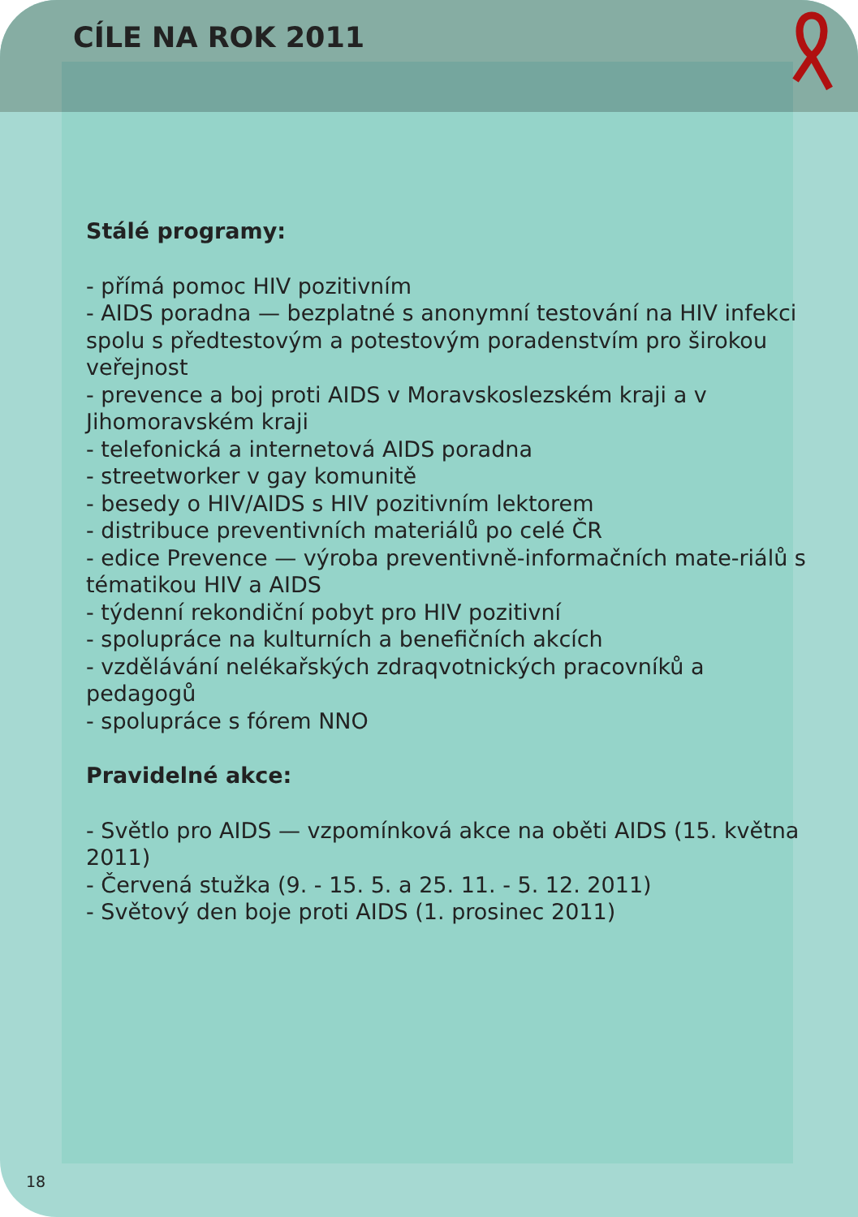CÍLE NA ROK 2011
Stálé programy:
- přímá pomoc HIV pozitivním
- AIDS poradna — bezplatné s anonymní testování na HIV infekci spolu s předtestovým a potestovým poradenstvím pro širokou veřejnost
- prevence a boj proti AIDS v Moravskoslezském kraji a v Jihomoravském kraji
- telefonická a internetová AIDS poradna
- streetworker v gay komunitě
- besedy o HIV/AIDS s HIV pozitivním lektorem
- distribuce preventivních materiálů po celé ČR
- edice Prevence — výroba preventivně-informačních mate-riálů s tématikou HIV a AIDS
- týdenní rekondiční pobyt pro HIV pozitivní
- spolupráce na kulturních a benefičních akcích
- vzdělávání nelékařských zdraqvotnických pracovníků a pedagogů
- spolupráce s fórem NNO
Pravidelné akce:
- Světlo pro AIDS — vzpomínková akce na oběti AIDS (15. května 2011)
- Červená stužka (9. - 15. 5. a 25. 11. - 5. 12. 2011)
- Světový den boje proti AIDS (1. prosinec 2011)
18